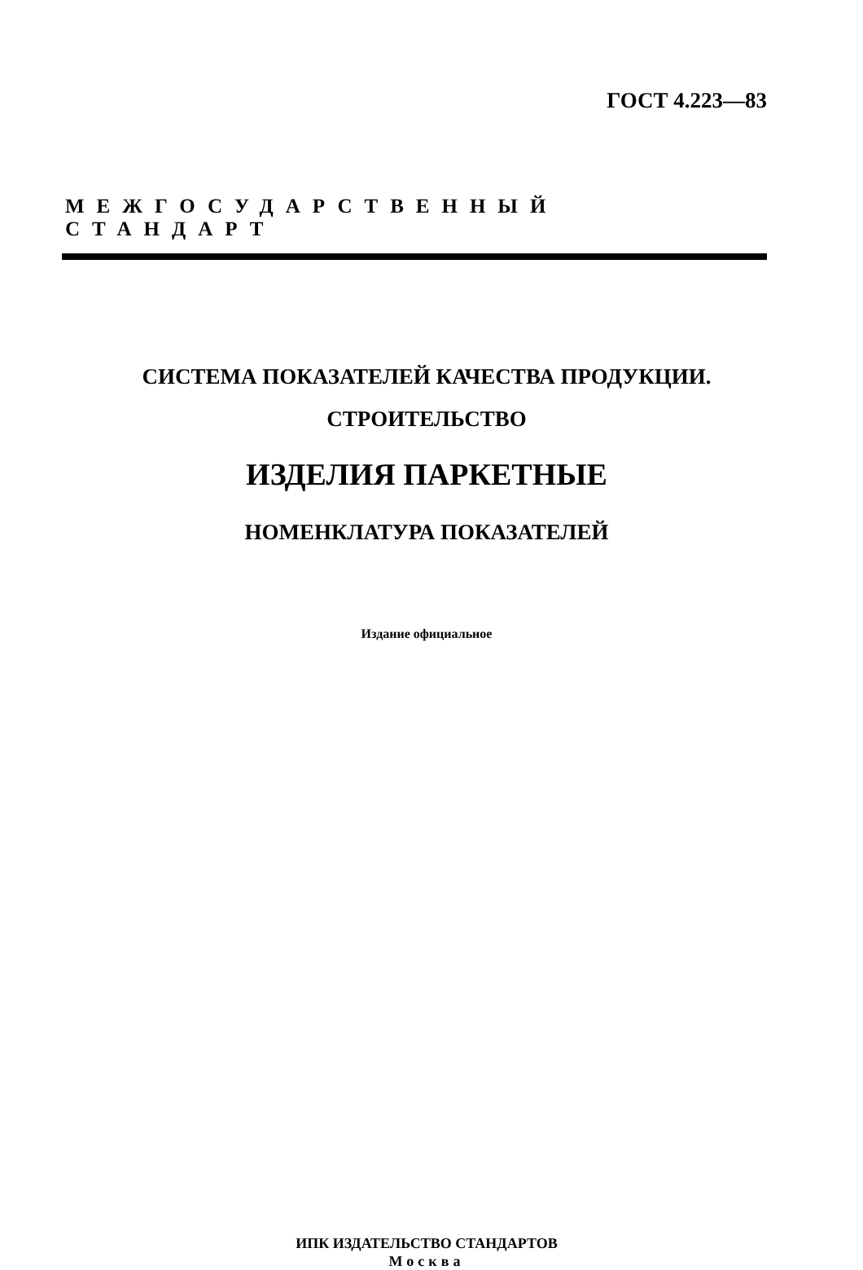ГОСТ 4.223—83
МЕЖГОСУДАРСТВЕННЫЙ СТАНДАРТ
СИСТЕМА ПОКАЗАТЕЛЕЙ КАЧЕСТВА ПРОДУКЦИИ.
СТРОИТЕЛЬСТВО
ИЗДЕЛИЯ ПАРКЕТНЫЕ
НОМЕНКЛАТУРА ПОКАЗАТЕЛЕЙ
Издание официальное
ИПК ИЗДАТЕЛЬСТВО СТАНДАРТОВ
Москва